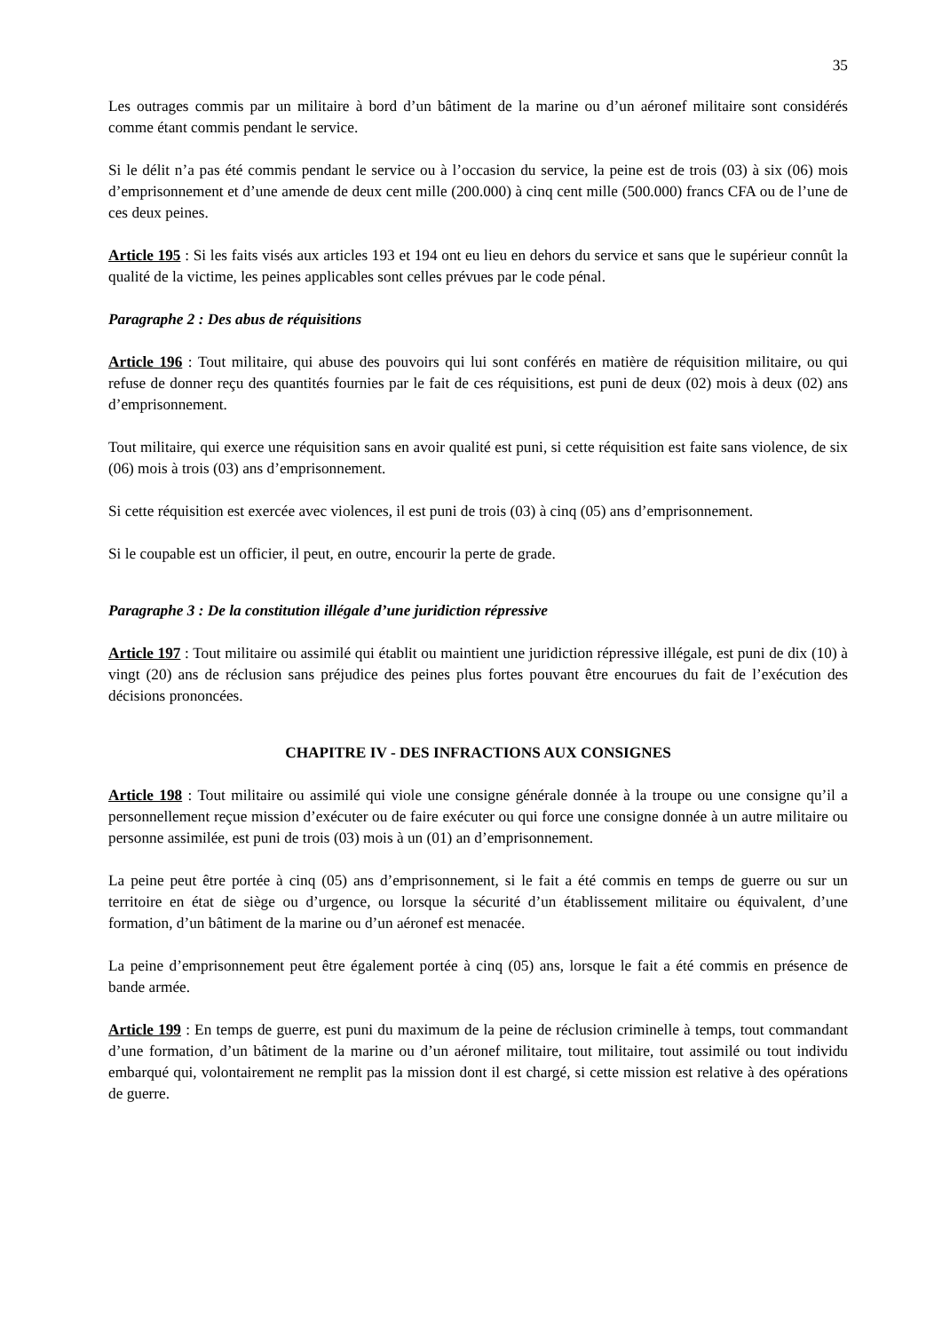35
Les outrages commis par un militaire à bord d’un bâtiment de la marine ou d’un aéronef militaire sont considérés comme étant commis pendant le service.
Si le délit n’a pas été commis pendant le service ou à l’occasion du service, la peine est de trois (03) à six (06) mois d’emprisonnement et d’une amende de deux cent mille (200.000) à cinq cent mille (500.000) francs CFA ou de l’une de ces deux peines.
Article 195 : Si les faits visés aux articles 193 et 194 ont eu lieu en dehors du service et sans que le supérieur connût la qualité de la victime, les peines applicables sont celles prévues par le code pénal.
Paragraphe 2 : Des abus de réquisitions
Article 196 : Tout militaire, qui abuse des pouvoirs qui lui sont conférés en matière de réquisition militaire, ou qui refuse de donner reçu des quantités fournies par le fait de ces réquisitions, est puni de deux (02) mois à deux (02) ans d’emprisonnement.
Tout militaire, qui exerce une réquisition sans en avoir qualité est puni, si cette réquisition est faite sans violence, de six (06) mois à trois (03) ans d’emprisonnement.
Si cette réquisition est exercée avec violences, il est puni de trois (03) à cinq (05) ans d’emprisonnement.
Si le coupable est un officier, il peut, en outre, encourir la perte de grade.
Paragraphe 3 : De la constitution illégale d’une juridiction répressive
Article 197 : Tout militaire ou assimilé qui établit ou maintient une juridiction répressive illégale, est puni de dix (10) à vingt (20) ans de réclusion sans préjudice des peines plus fortes pouvant être encourues du fait de l’exécution des décisions prononcées.
CHAPITRE IV - DES INFRACTIONS AUX CONSIGNES
Article 198 : Tout militaire ou assimilé qui viole une consigne générale donnée à la troupe ou une consigne qu’il a personnellement reçue mission d’exécuter ou de faire exécuter ou qui force une consigne donnée à un autre militaire ou personne assimilée, est puni de trois (03) mois à un (01) an d’emprisonnement.
La peine peut être portée à cinq (05) ans d’emprisonnement, si le fait a été commis en temps de guerre ou sur un territoire en état de siège ou d’urgence, ou lorsque la sécurité d’un établissement militaire ou équivalent, d’une formation, d’un bâtiment de la marine ou d’un aéronef est menacée.
La peine d’emprisonnement peut être également portée à cinq (05) ans, lorsque le fait a été commis en présence de bande armée.
Article 199 : En temps de guerre, est puni du maximum de la peine de réclusion criminelle à temps, tout commandant d’une formation, d’un bâtiment de la marine ou d’un aéronef militaire, tout militaire, tout assimilé ou tout individu embarqué qui, volontairement ne remplit pas la mission dont il est chargé, si cette mission est relative à des opérations de guerre.